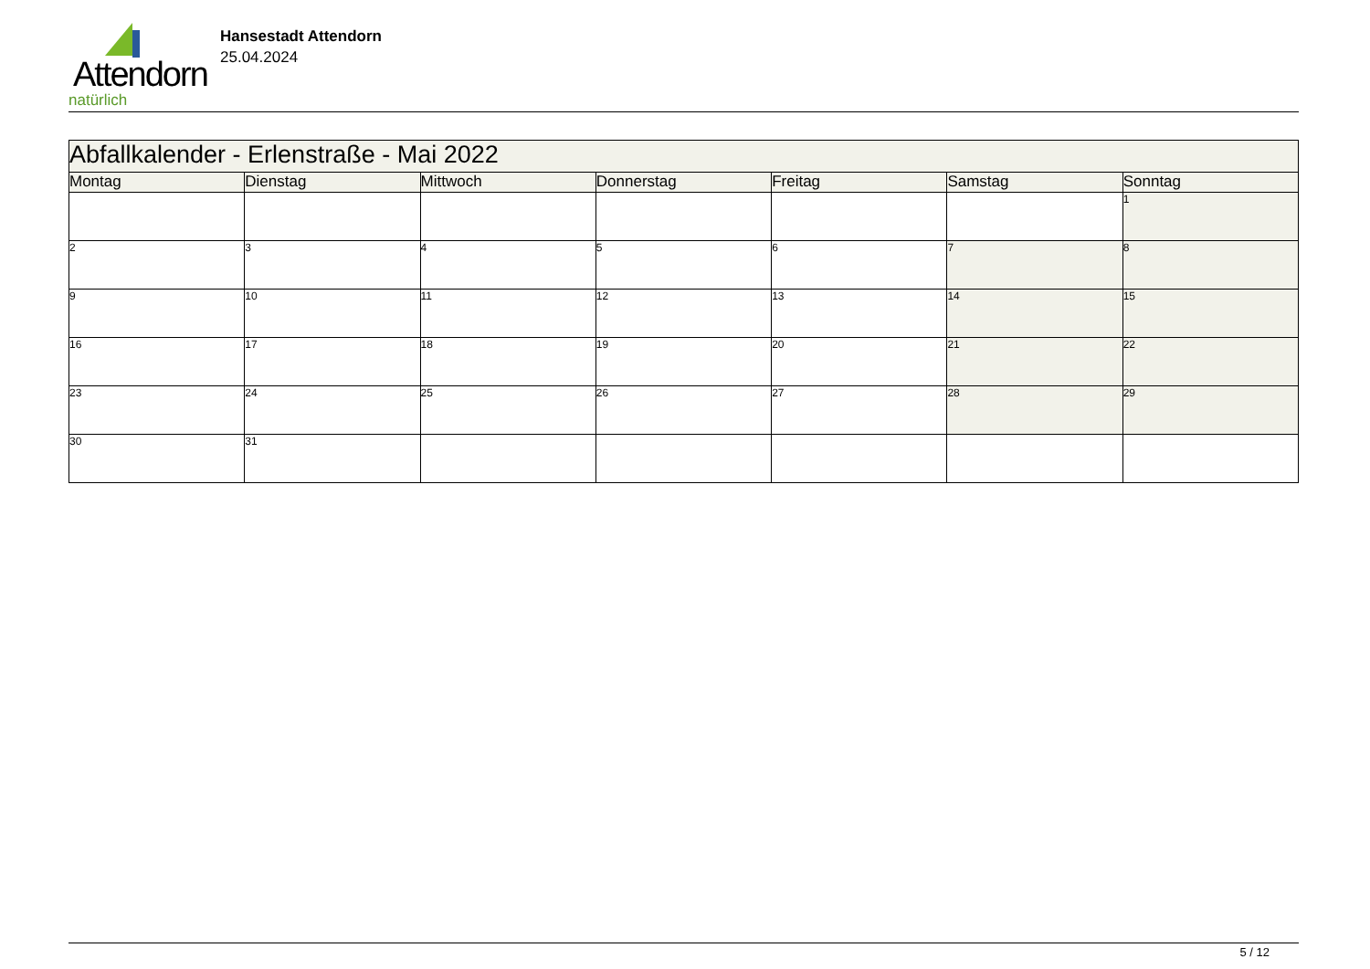Attendorn
natürlich
Hansestadt Attendorn
25.04.2024
| Abfallkalender - Erlenstraße - Mai 2022 | | | | | | |
| Montag | Dienstag | Mittwoch | Donnerstag | Freitag | Samstag | Sonntag |
| | | | | | | 1 |
| 2 | 3 | 4 | 5 | 6 | 7 | 8 |
| 9 | 10 | 11 | 12 | 13 | 14 | 15 |
| 16 | 17 | 18 | 19 | 20 | 21 | 22 |
| 23 | 24 | 25 | 26 | 27 | 28 | 29 |
| 30 | 31 | | | | | |
5 / 12